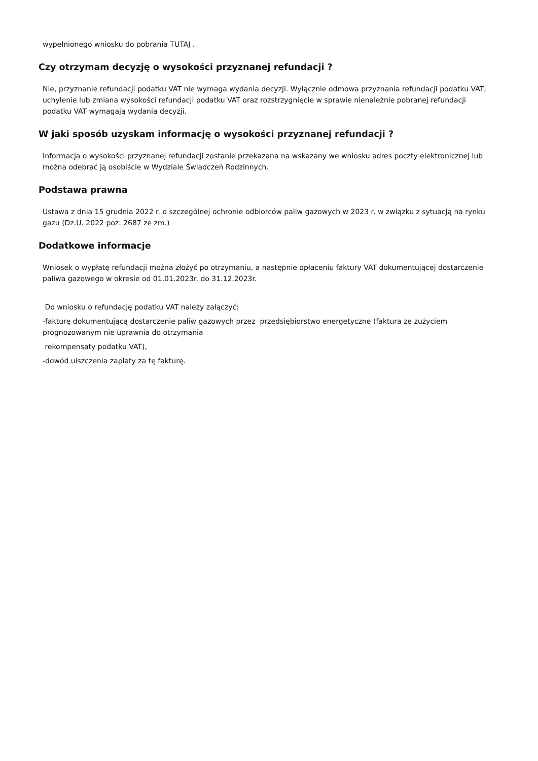wypełnionego wniosku do pobrania TUTAJ .
Czy otrzymam decyzję o wysokości przyznanej refundacji ?
Nie, przyznanie refundacji podatku VAT nie wymaga wydania decyzji. Wyłącznie odmowa przyznania refundacji podatku VAT, uchylenie lub zmiana wysokości refundacji podatku VAT oraz rozstrzygnięcie w sprawie nienależnie pobranej refundacji podatku VAT wymagają wydania decyzji.
W jaki sposób uzyskam informację o wysokości przyznanej refundacji ?
Informacja o wysokości przyznanej refundacji zostanie przekazana na wskazany we wniosku adres poczty elektronicznej lub można odebrać ją osobiście w Wydziale Świadczeń Rodzinnych.
Podstawa prawna
Ustawa z dnia 15 grudnia 2022 r. o szczególnej ochronie odbiorców paliw gazowych w 2023 r. w związku z sytuacją na rynku gazu (Dz.U. 2022 poz. 2687 ze zm.)
Dodatkowe informacje
Wniosek o wypłatę refundacji można złożyć po otrzymaniu, a następnie opłaceniu faktury VAT dokumentującej dostarczenie paliwa gazowego w okresie od 01.01.2023r. do 31.12.2023r.
Do wniosku o refundację podatku VAT należy załączyć:
-fakturę dokumentującą dostarczenie paliw gazowych przez przedsiębiorstwo energetyczne (faktura ze zużyciem prognozowanym nie uprawnia do otrzymania
rekompensaty podatku VAT),
-dowód uiszczenia zapłaty za tę fakturę.